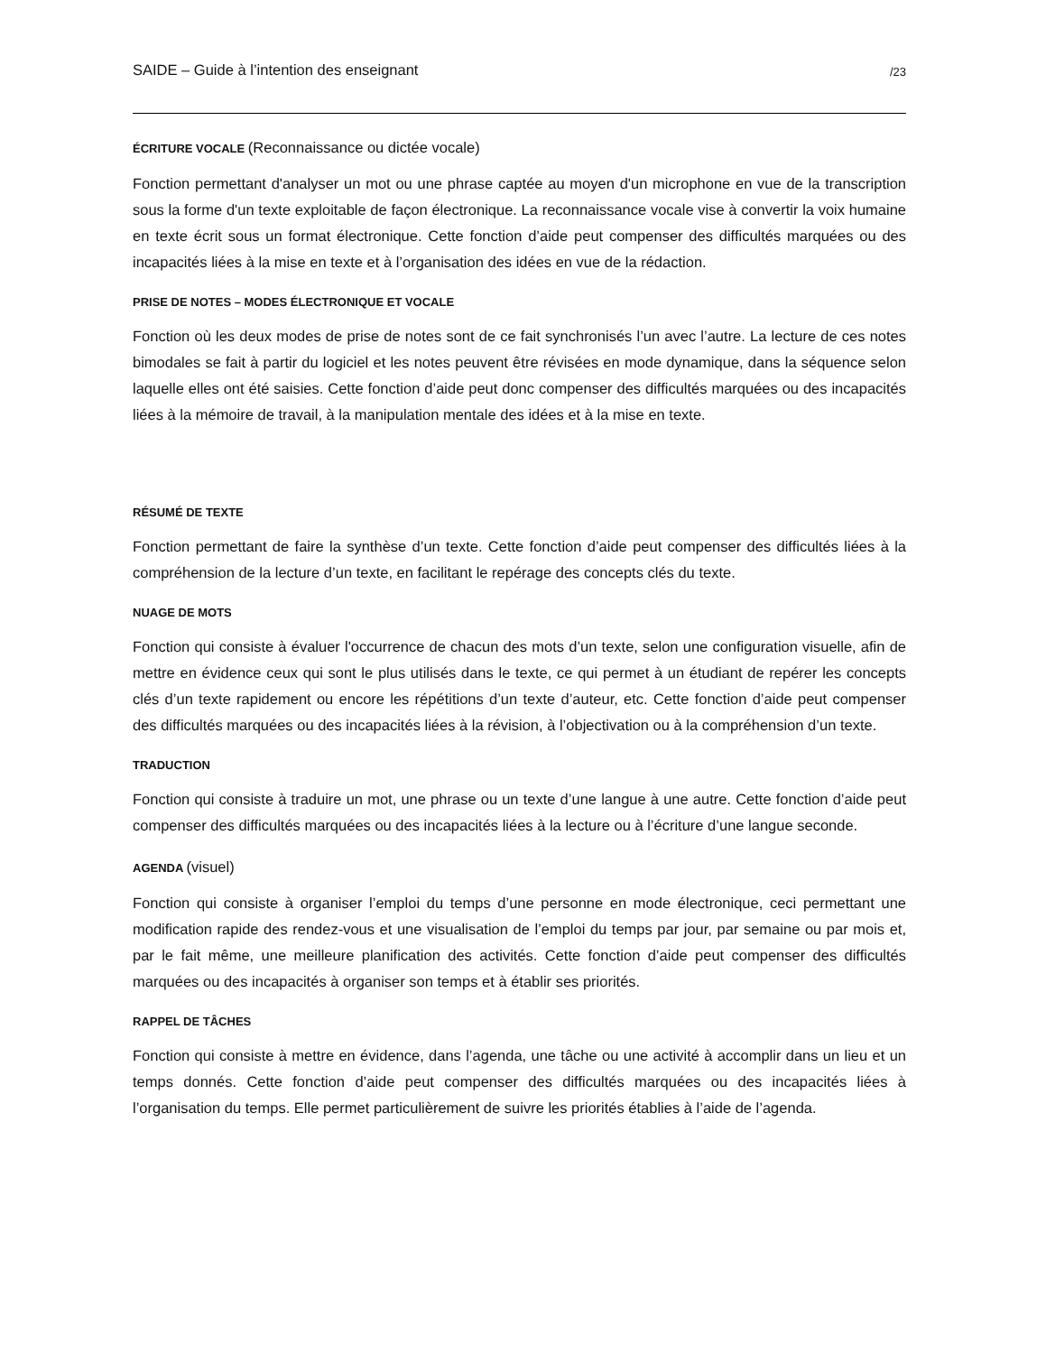SAIDE – Guide à l’intention des enseignant /23
ÉCRITURE VOCALE (Reconnaissance ou dictée vocale)
Fonction permettant d'analyser un mot ou une phrase captée au moyen d'un microphone en vue de la transcription sous la forme d'un texte exploitable de façon électronique. La reconnaissance vocale vise à convertir la voix humaine en texte écrit sous un format électronique. Cette fonction d’aide peut compenser des difficultés marquées ou des incapacités liées à la mise en texte et à l’organisation des idées en vue de la rédaction.
PRISE DE NOTES – MODES ÉLECTRONIQUE ET VOCALE
Fonction où les deux modes de prise de notes sont de ce fait synchronisés l’un avec l’autre. La lecture de ces notes bimodales se fait à partir du logiciel et les notes peuvent être révisées en mode dynamique, dans la séquence selon laquelle elles ont été saisies. Cette fonction d’aide peut donc compenser des difficultés marquées ou des incapacités liées à la mémoire de travail, à la manipulation mentale des idées et à la mise en texte.
RÉSUMÉ DE TEXTE
Fonction permettant de faire la synthèse d’un texte. Cette fonction d’aide peut compenser des difficultés liées à la compréhension de la lecture d’un texte, en facilitant le repérage des concepts clés du texte.
NUAGE DE MOTS
Fonction qui consiste à évaluer l'occurrence de chacun des mots d’un texte, selon une configuration visuelle, afin de mettre en évidence ceux qui sont le plus utilisés dans le texte, ce qui permet à un étudiant de repérer les concepts clés d’un texte rapidement ou encore les répétitions d’un texte d’auteur, etc. Cette fonction d’aide peut compenser des difficultés marquées ou des incapacités liées à la révision, à l’objectivation ou à la compréhension d’un texte.
TRADUCTION
Fonction qui consiste à traduire un mot, une phrase ou un texte d’une langue à une autre. Cette fonction d’aide peut compenser des difficultés marquées ou des incapacités liées à la lecture ou à l’écriture d’une langue seconde.
AGENDA (visuel)
Fonction qui consiste à organiser l’emploi du temps d’une personne en mode électronique, ceci permettant une modification rapide des rendez-vous et une visualisation de l’emploi du temps par jour, par semaine ou par mois et, par le fait même, une meilleure planification des activités. Cette fonction d’aide peut compenser des difficultés marquées ou des incapacités à organiser son temps et à établir ses priorités.
RAPPEL DE TÂCHES
Fonction qui consiste à mettre en évidence, dans l’agenda, une tâche ou une activité à accomplir dans un lieu et un temps donnés. Cette fonction d’aide peut compenser des difficultés marquées ou des incapacités liées à l’organisation du temps. Elle permet particulièrement de suivre les priorités établies à l’aide de l’agenda.